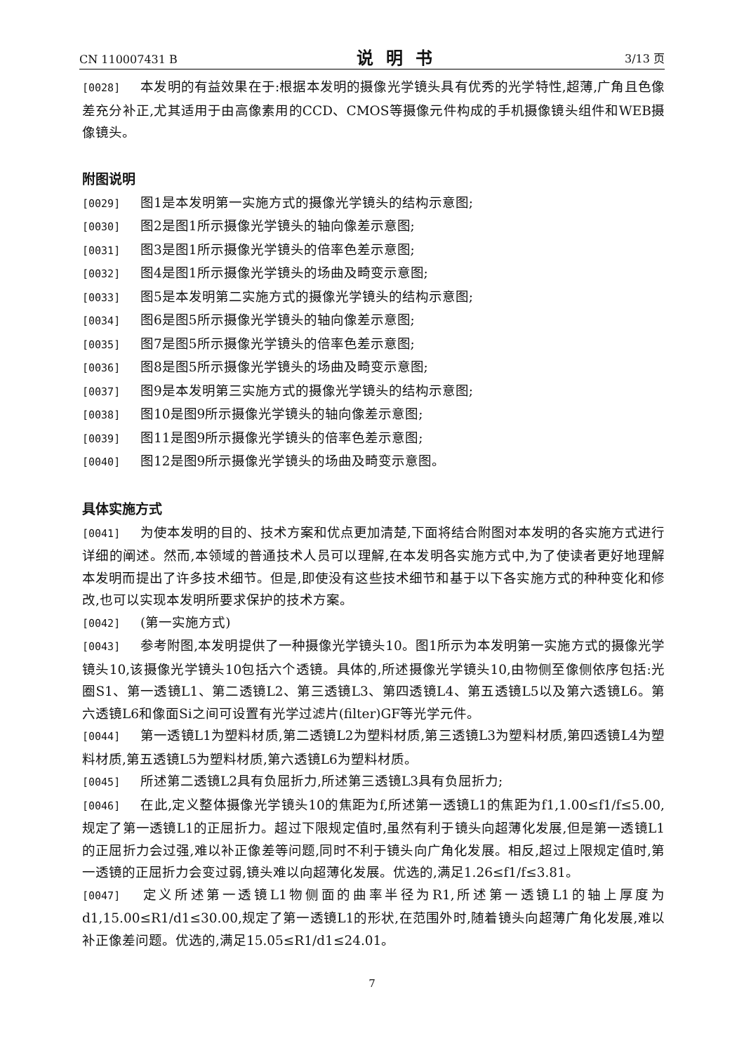CN 110007431 B
说明书
3/13 页
[0028] 本发明的有益效果在于:根据本发明的摄像光学镜头具有优秀的光学特性,超薄,广角且色像差充分补正,尤其适用于由高像素用的CCD、CMOS等摄像元件构成的手机摄像镜头组件和WEB摄像镜头。
附图说明
[0029] 图1是本发明第一实施方式的摄像光学镜头的结构示意图;
[0030] 图2是图1所示摄像光学镜头的轴向像差示意图;
[0031] 图3是图1所示摄像光学镜头的倍率色差示意图;
[0032] 图4是图1所示摄像光学镜头的场曲及畸变示意图;
[0033] 图5是本发明第二实施方式的摄像光学镜头的结构示意图;
[0034] 图6是图5所示摄像光学镜头的轴向像差示意图;
[0035] 图7是图5所示摄像光学镜头的倍率色差示意图;
[0036] 图8是图5所示摄像光学镜头的场曲及畸变示意图;
[0037] 图9是本发明第三实施方式的摄像光学镜头的结构示意图;
[0038] 图10是图9所示摄像光学镜头的轴向像差示意图;
[0039] 图11是图9所示摄像光学镜头的倍率色差示意图;
[0040] 图12是图9所示摄像光学镜头的场曲及畸变示意图。
具体实施方式
[0041] 为使本发明的目的、技术方案和优点更加清楚,下面将结合附图对本发明的各实施方式进行详细的阐述。然而,本领域的普通技术人员可以理解,在本发明各实施方式中,为了使读者更好地理解本发明而提出了许多技术细节。但是,即使没有这些技术细节和基于以下各实施方式的种种变化和修改,也可以实现本发明所要求保护的技术方案。
[0042] (第一实施方式)
[0043] 参考附图,本发明提供了一种摄像光学镜头10。图1所示为本发明第一实施方式的摄像光学镜头10,该摄像光学镜头10包括六个透镜。具体的,所述摄像光学镜头10,由物侧至像侧依序包括:光圈S1、第一透镜L1、第二透镜L2、第三透镜L3、第四透镜L4、第五透镜L5以及第六透镜L6。第六透镜L6和像面Si之间可设置有光学过滤片(filter)GF等光学元件。
[0044] 第一透镜L1为塑料材质,第二透镜L2为塑料材质,第三透镜L3为塑料材质,第四透镜L4为塑料材质,第五透镜L5为塑料材质,第六透镜L6为塑料材质。
[0045] 所述第二透镜L2具有负屈折力,所述第三透镜L3具有负屈折力;
[0046] 在此,定义整体摄像光学镜头10的焦距为f,所述第一透镜L1的焦距为f1,1.00≤f1/f≤5.00,规定了第一透镜L1的正屈折力。超过下限规定值时,虽然有利于镜头向超薄化发展,但是第一透镜L1的正屈折力会过强,难以补正像差等问题,同时不利于镜头向广角化发展。相反,超过上限规定值时,第一透镜的正屈折力会变过弱,镜头难以向超薄化发展。优选的,满足1.26≤f1/f≤3.81。
[0047] 定义所述第一透镜L1物侧面的曲率半径为R1,所述第一透镜L1的轴上厚度为d1,15.00≤R1/d1≤30.00,规定了第一透镜L1的形状,在范围外时,随着镜头向超薄广角化发展,难以补正像差问题。优选的,满足15.05≤R1/d1≤24.01。
7